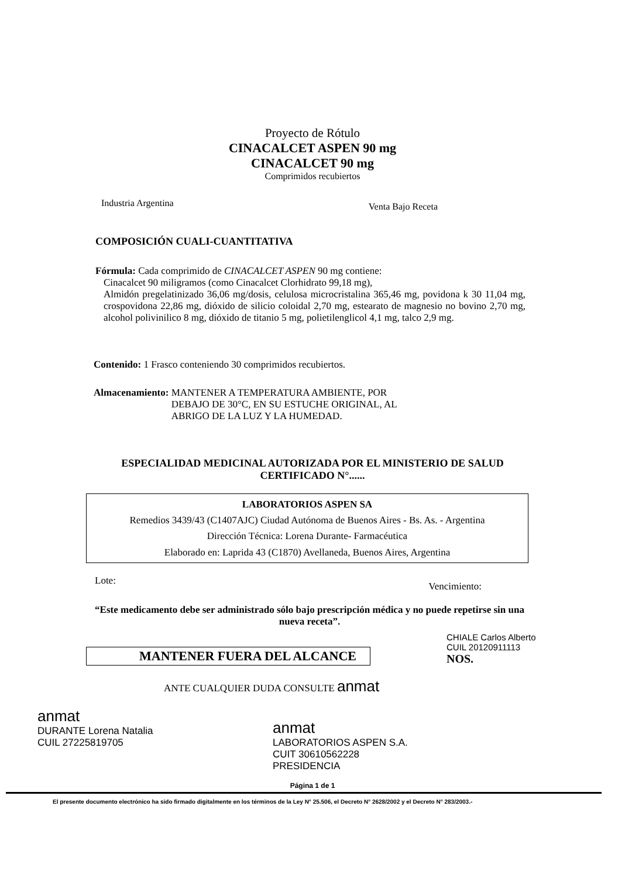Proyecto de Rótulo
CINACALCET ASPEN 90 mg
CINACALCET 90 mg
Comprimidos recubiertos
Industria Argentina Venta Bajo Receta
COMPOSICIÓN CUALI-CUANTITATIVA
Fórmula: Cada comprimido de CINACALCET ASPEN 90 mg contiene:
Cinacalcet 90 miligramos (como Cinacalcet Clorhidrato 99,18 mg),
Almidón pregelatinizado 36,06 mg/dosis, celulosa microcristalina 365,46 mg, povidona k 30 11,04 mg, crospovidona 22,86 mg, dióxido de silicio coloidal 2,70 mg, estearato de magnesio no bovino 2,70 mg, alcohol polivinilico 8 mg, dióxido de titanio 5 mg, polietilenglicol 4,1 mg, talco 2,9 mg.
Contenido: 1 Frasco conteniendo 30 comprimidos recubiertos.
Almacenamiento: MANTENER A TEMPERATURA AMBIENTE, POR
DEBAJO DE 30°C, EN SU ESTUCHE ORIGINAL, AL
ABRIGO DE LA LUZ Y LA HUMEDAD.
ESPECIALIDAD MEDICINAL AUTORIZADA POR EL MINISTERIO DE SALUD
CERTIFICADO N°......
LABORATORIOS ASPEN SA
Remedios 3439/43 (C1407AJC) Ciudad Autónoma de Buenos Aires - Bs. As. - Argentina
Dirección Técnica: Lorena Durante- Farmacéutica
Elaborado en: Laprida 43 (C1870) Avellaneda, Buenos Aires, Argentina
Lote: Vencimiento:
“Este medicamento debe ser administrado sólo bajo prescripción médica y no puede repetirse sin una nueva receta”.
MANTENER FUERA DEL ALCANCE
CHIALE Carlos Alberto
CUIL 20120911113
NOS.
ANTE CUALQUIER DUDA CONSULTE anmat
anmat
DURANTE Lorena Natalia
CUIL 27225819705
anmat
LABORATORIOS ASPEN S.A.
CUIT 30610562228
PRESIDENCIA
Página 1 de 1
El presente documento electrónico ha sido firmado digitalmente en los términos de la Ley N° 25.506, el Decreto N° 2628/2002 y el Decreto N° 283/2003.-